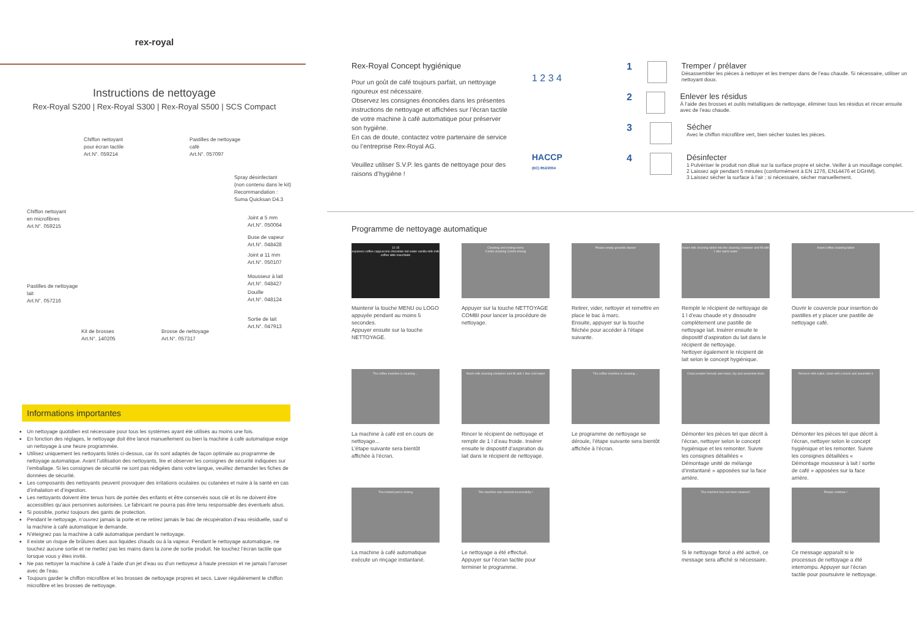rex-royal
Instructions de nettoyage
Rex-Royal S200 | Rex-Royal S300 | Rex-Royal S500 | SCS Compact
Chiffon nettoyant
pour écran tactile
Art.N°. 059214
Pastilles de nettoyage
café
Art.N°. 057097
Spray désinfectant
(non contenu dans le kit)
Recommandation :
Suma Quicksan D4.3
Chiffon nettoyant
en microfibres
Art.N°. 059215
Joint ø 5 mm
Art.N°. 050064
Buse de vapeur
Art.N°. 048428
Joint ø 11 mm
Art.N°. 050107
Mousseur à lait
Art.N°. 048427
Douille
Art.N°. 048124
Pastilles de nettoyage
lait
Art.N°. 057216
Sortie de lait
Art.N°. 047913
Kit de brosses
Art.N°. 140205
Brosse de nettoyage
Art.N°. 057317
Informations importantes
Un nettoyage quotidien est nécessaire pour tous les systèmes ayant été utilisés au moins une fois.
En fonction des réglages, le nettoyage doit être lancé manuellement ou bien la machine à café automatique exige un nettoyage à une heure programmée.
Utilisez uniquement les nettoyants listés ci-dessus, car ils sont adaptés de façon optimale au programme de nettoyage automatique. Avant l’utilisation des nettoyants, lire et observer les consignes de sécurité indiquées sur l’emballage. Si les consignes de sécurité ne sont pas rédigées dans votre langue, veuillez demander les fiches de données de sécurité.
Les composants des nettoyants peuvent provoquer des irritations oculaires ou cutanées et nuire à la santé en cas d’inhalation et d’ingestion.
Les nettoyants doivent être tenus hors de portée des enfants et être conservés sous clé et ils ne doivent être accessibles qu’aux personnes autorisées. Le fabricant ne pourra pas être tenu responsable des éventuels abus.
Si possible, portez toujours des gants de protection.
Pendant le nettoyage, n’ouvrez jamais la porte et ne retirez jamais le bac de récupération d’eau résiduelle, sauf si la machine à café automatique le demande.
N’éteignez pas la machine à café automatique pendant le nettoyage.
Il existe un risque de brûlures dues aux liquides chauds ou à la vapeur. Pendant le nettoyage automatique, ne touchez aucune sortie et ne mettez pas les mains dans la zone de sortie produit. Ne touchez l’écran tactile que lorsque vous y êtes invité.
Ne pas nettoyer la machine à café à l’aide d’un jet d’eau ou d’un nettoyeur à haute pression et ne jamais l’arroser avec de l’eau.
Toujours garder le chiffon microfibre et les brosses de nettoyage propres et secs. Laver régulièrement le chiffon microfibre et les brosses de nettoyage.
Rex-Royal Concept hygiénique
Pour un goût de café toujours parfait, un nettoyage rigoureux est nécessaire.
Observez les consignes énoncées dans les présentes instructions de nettoyage et affichées sur l’écran tactile de votre machine à café automatique pour préserver son hygiène.
En cas de doute, contactez votre partenaire de service ou l’entreprise Rex-Royal AG.
Veuillez utiliser S.V.P. les gants de nettoyage pour des raisons d’hygiène !
1 2 3 4
HACCP
(EC) 852/2004
1
Tremper / prélaver
Désassembler les pièces à nettoyer et les tremper dans de l’eau chaude. Si nécessaire, utiliser un nettoyant doux.
2
Enlever les résidus
À l’aide des brosses et outils métalliques de nettoyage, éliminer tous les résidus et rincer ensuite avec de l’eau chaude.
3
Sécher
Avec le chiffon microfibre vert, bien sécher toutes les pièces.
4
Désinfecter
1 Pulvériser le produit non dilué sur la surface propre et sèche. Veiller à un mouillage complet.
2 Laissez agir pendant 5 minutes (conformément à EN 1276, EN14476 et DGHM).
3 Laissez sécher la surface à l’air ; si nécessaire, sécher manuellement.
Programme de nettoyage automatique
12:15
espresso coffee cappuccino chocolate hot water vanilla milk milk coffee latte macchiato
Maintenir la touche MENU ou LOGO appuyée pendant au moins 5 secondes.
Appuyer ensuite sur la touche NETTOYAGE.
Cleaning and rinsing menu
Combi cleaning Combi rinsing
Appuyer sur la touche NETTOYAGE COMBI pour lancer la procédure de nettoyage.
Please empty grounds drawer
Retirer, vider, nettoyer et remettre en place le bac à marc.
Ensuite, appuyer sur la touche fléchée pour accéder à l’étape suivante.
Insert milk cleaning tablet into the cleaning container and fill with 1 liter warm water
Remplir le récipient de nettoyage de 1 l d’eau chaude et y dissoudre complètement une pastille de nettoyage lait. Insérer ensuite le dispositif d’aspiration du lait dans le récipient de nettoyage.
Nettoyer également le récipient de lait selon le concept hygiénique.
Insert coffee cleaning tablet
Ouvrir le couvercle pour insertion de pastilles et y placer une pastille de nettoyage café.
The coffee machine is cleaning ...
La machine à café est en cours de nettoyage...
L’étape suivante sera bientôt affichée à l’écran.
Wash milk cleaning container and fill with 1 liter cold water
Rincer le récipient de nettoyage et remplir de 1 l d’eau froide. Insérer ensuite le dispositif d’aspiration du lait dans le récipient de nettoyage.
The coffee machine is cleaning ...
Le programme de nettoyage se déroule, l’étape suivante sera bientôt affichée à l’écran.
Clean powder funnels and mixer, dry and assemble them
Démonter les pièces tel que décrit à l’écran, nettoyer selon le concept hygiénique et les remonter. Suivre les consignes détaillées « Démontage unité de mélange d’instantané » apposées sur la face arrière.
Remove milk outlet, clean with a brush and assemble it
Démonter les pièces tel que décrit à l’écran, nettoyer selon le concept hygiénique et les remonter. Suivre les consignes détaillées « Démontage mousseur à lait / sortie de café » apposées sur la face arrière.
The instant part is rinsing
La machine à café automatique exécute un rinçage instantané.
The machine was cleaned successfully !
Le nettoyage a été effectué.
Appuyer sur l’écran tactile pour terminer le programme.
The machine has not been cleaned !
Si le nettoyage forcé a été activé, ce message sera affiché si nécessaire.
Please continue !
Ce message apparaît si le processus de nettoyage a été interrompu. Appuyer sur l’écran tactile pour poursuivre le nettoyage.